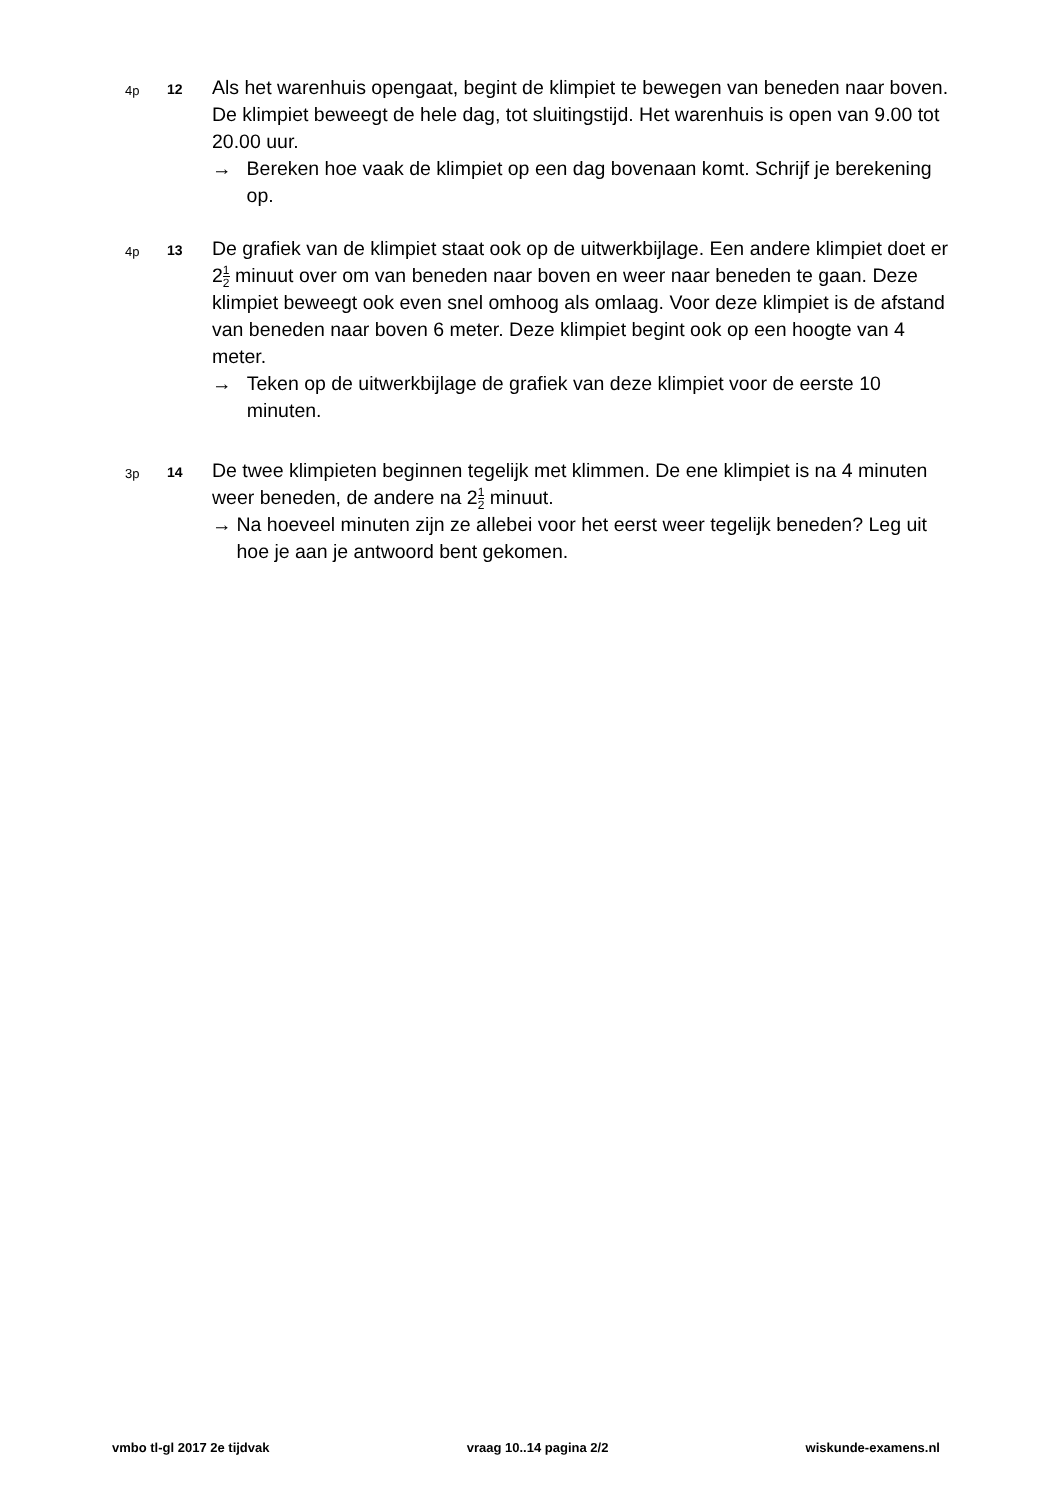4p 12
Als het warenhuis opengaat, begint de klimpiet te bewegen van beneden naar boven. De klimpiet beweegt de hele dag, tot sluitingstijd. Het warenhuis is open van 9.00 tot 20.00 uur.
→ Bereken hoe vaak de klimpiet op een dag bovenaan komt. Schrijf je berekening op.
4p 13
De grafiek van de klimpiet staat ook op de uitwerkbijlage. Een andere klimpiet doet er 21 2 minuut over om van beneden naar boven en weer naar beneden te gaan. Deze klimpiet beweegt ook even snel omhoog als omlaag. Voor deze klimpiet is de afstand van beneden naar boven 6 meter. Deze klimpiet begint ook op een hoogte van 4 meter.
→ Teken op de uitwerkbijlage de grafiek van deze klimpiet voor de eerste 10 minuten.
3p 14
De twee klimpieten beginnen tegelijk met klimmen. De ene klimpiet is na 4 minuten weer beneden, de andere na 21 2 minuut.
→ Na hoeveel minuten zijn ze allebei voor het eerst weer tegelijk beneden? Leg uit hoe je aan je antwoord bent gekomen.
vmbo tl-gl 2017 2e tijdvak vraag 10..14 pagina 2/2 wiskunde-examens.nl